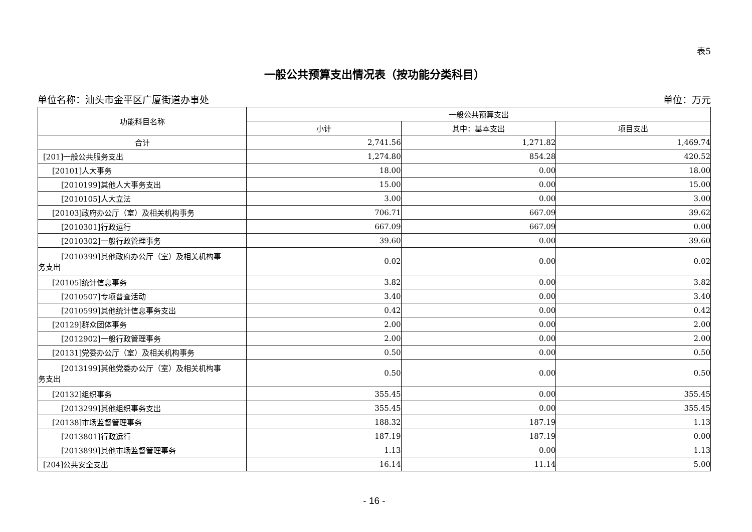表5
一般公共预算支出情况表（按功能分类科目）
单位名称：汕头市金平区广厦街道办事处 单位：万元
| 功能科目名称 | 一般公共预算支出 | | |
| --- | --- | --- | --- |
| | 小计 | 其中：基本支出 | 项目支出 |
| 合计 | 2,741.56 | 1,271.82 | 1,469.74 |
| [201]一般公共服务支出 | 1,274.80 | 854.28 | 420.52 |
| [20101]人大事务 | 18.00 | 0.00 | 18.00 |
| [2010199]其他人大事务支出 | 15.00 | 0.00 | 15.00 |
| [2010105]人大立法 | 3.00 | 0.00 | 3.00 |
| [20103]政府办公厅（室）及相关机构事务 | 706.71 | 667.09 | 39.62 |
| [2010301]行政运行 | 667.09 | 667.09 | 0.00 |
| [2010302]一般行政管理事务 | 39.60 | 0.00 | 39.60 |
| [2010399]其他政府办公厅（室）及相关机构事 务支出 | 0.02 | 0.00 | 0.02 |
| [20105]统计信息事务 | 3.82 | 0.00 | 3.82 |
| [2010507]专项普查活动 | 3.40 | 0.00 | 3.40 |
| [2010599]其他统计信息事务支出 | 0.42 | 0.00 | 0.42 |
| [20129]群众团体事务 | 2.00 | 0.00 | 2.00 |
| [2012902]一般行政管理事务 | 2.00 | 0.00 | 2.00 |
| [20131]党委办公厅（室）及相关机构事务 | 0.50 | 0.00 | 0.50 |
| [2013199]其他党委办公厅（室）及相关机构事 务支出 | 0.50 | 0.00 | 0.50 |
| [20132]组织事务 | 355.45 | 0.00 | 355.45 |
| [2013299]其他组织事务支出 | 355.45 | 0.00 | 355.45 |
| [20138]市场监督管理事务 | 188.32 | 187.19 | 1.13 |
| [2013801]行政运行 | 187.19 | 187.19 | 0.00 |
| [2013899]其他市场监督管理事务 | 1.13 | 0.00 | 1.13 |
| [204]公共安全支出 | 16.14 | 11.14 | 5.00 |
- 16 -